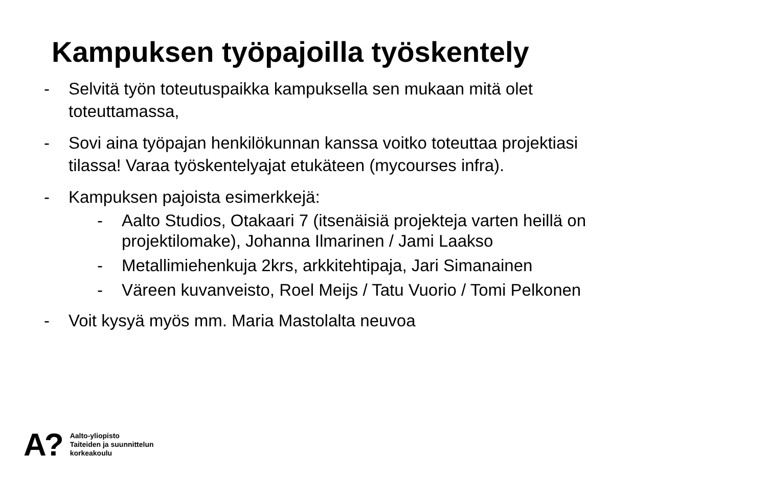Kampuksen työpajoilla työskentely
- Selvitä työn toteutuspaikka kampuksella sen mukaan mitä olet
toteuttamassa,
- Sovi aina työpajan henkilökunnan kanssa voitko toteuttaa projektiasi
tilassa! Varaa työskentelyajat etukäteen (mycourses infra).
- Kampuksen pajoista esimerkkejä:
- Aalto Studios, Otakaari 7 (itsenäisiä projekteja varten heillä on
projektilomake), Johanna Ilmarinen / Jami Laakso
- Metallimiehenkuja 2krs, arkkitehtipaja, Jari Simanainen
- Väreen kuvanveisto, Roel Meijs / Tatu Vuorio / Tomi Pelkonen
- Voit kysyä myös mm. Maria Mastolalta neuvoa
A?
Aalto-yliopisto
Taiteiden ja suunnittelun
korkeakoulu